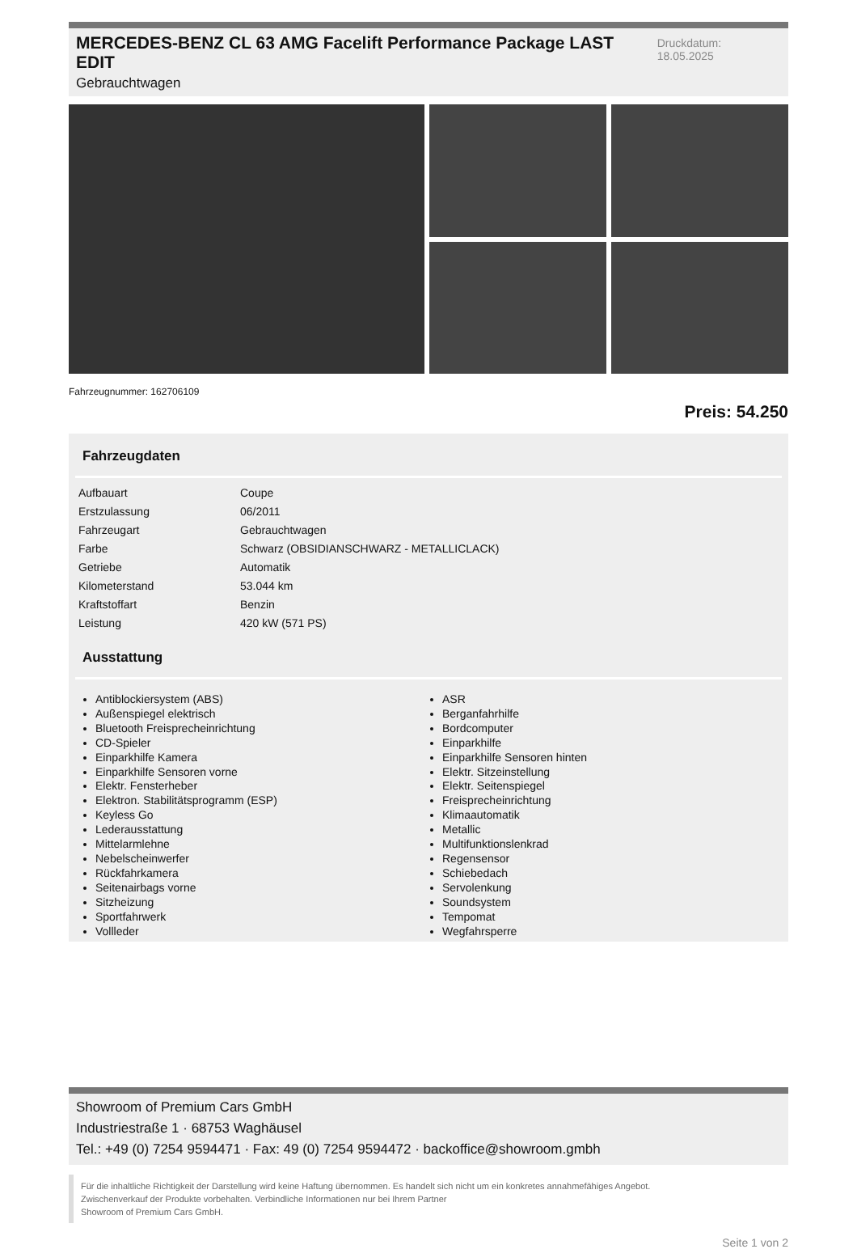MERCEDES-BENZ CL 63 AMG Facelift Performance Package LAST EDIT
Gebrauchtwagen
Druckdatum: 18.05.2025
Fahrzeugnummer: 162706109
Preis: 54.250
Fahrzeugdaten
| Aufbauart | Coupe |
| Erstzulassung | 06/2011 |
| Fahrzeugart | Gebrauchtwagen |
| Farbe | Schwarz (OBSIDIANSCHWARZ - METALLICLACK) |
| Getriebe | Automatik |
| Kilometerstand | 53.044 km |
| Kraftstoffart | Benzin |
| Leistung | 420 kW (571 PS) |
Ausstattung
Antiblockiersystem (ABS)
Außenspiegel elektrisch
Bluetooth Freisprecheinrichtung
CD-Spieler
Einparkhilfe Kamera
Einparkhilfe Sensoren vorne
Elektr. Fensterheber
Elektron. Stabilitätsprogramm (ESP)
Keyless Go
Lederausstattung
Mittelarmlehne
Nebelscheinwerfer
Rückfahrkamera
Seitenairbags vorne
Sitzheizung
Sportfahrwerk
Vollleder
ASR
Berganfahrhilfe
Bordcomputer
Einparkhilfe
Einparkhilfe Sensoren hinten
Elektr. Sitzeinstellung
Elektr. Seitenspiegel
Freisprecheinrichtung
Klimaautomatik
Metallic
Multifunktionslenkrad
Regensensor
Schiebedach
Servolenkung
Soundsystem
Tempomat
Wegfahrsperre
Showroom of Premium Cars GmbH
Industriestraße 1 · 68753 Waghäusel
Tel.: +49 (0) 7254 9594471 · Fax: 49 (0) 7254 9594472 · backoffice@showroom.gmbh
Für die inhaltliche Richtigkeit der Darstellung wird keine Haftung übernommen. Es handelt sich nicht um ein konkretes annahmefähiges Angebot.
Zwischenverkauf der Produkte vorbehalten. Verbindliche Informationen nur bei Ihrem Partner
Showroom of Premium Cars GmbH.
Seite 1 von 2